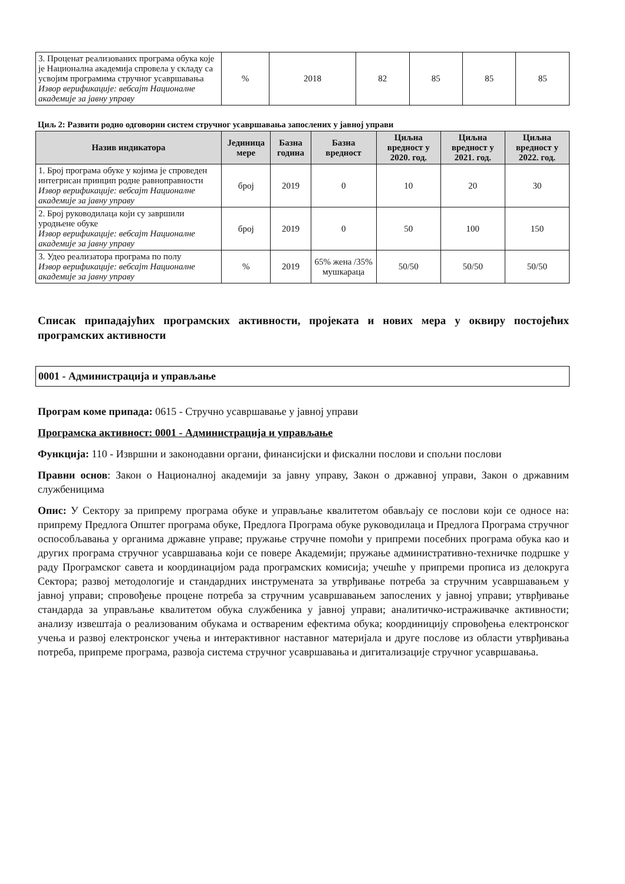| 3. Проценат реализованих програма обука које је Национална академија спровела у складу са усвојим програмима стручног усавршавања Извор верификације: вебсајт Националне академије за јавну управу | % | 2018 | 82 | 85 | 85 | 85 |
Циљ 2: Развити родно одговорни систем стручног усавршавања запослених у јавној управи
| Назив индикатора | Јединица мере | Базна година | Базна вредност | Циљна вредност у 2020. год. | Циљна вредност у 2021. год. | Циљна вредност у 2022. год. |
| --- | --- | --- | --- | --- | --- | --- |
| 1. Број програма обуке у којима је спроведен интегрисан принцип родне равноправности Извор верификације: вебсајт Националне академије за јавну управу | број | 2019 | 0 | 10 | 20 | 30 |
| 2. Број руководилаца који су завршили уродњене обуке Извор верификације: вебсајт Националне академије за јавну управу | број | 2019 | 0 | 50 | 100 | 150 |
| 3. Удео реализатора програма по полу Извор верификације: вебсајт Националне академије за јавну управу | % | 2019 | 65% жена /35% мушкараца | 50/50 | 50/50 | 50/50 |
Списак припадајућих програмских активности, пројеката и нових мера у оквиру постојећих програмских активности
0001 - Администрација и управљање
Програм коме припада: 0615 - Стручно усавршавање у јавној управи
Програмска активност: 0001 - Администрација и управљање
Функција: 110 - Извршни и законодавни органи, финансијски и фискални послови и спољни послови
Правни основ: Закон о Националној академији за јавну управу, Закон о државној управи, Закон о државним службеницима
Опис: У Сектору за припрему програма обуке и управљање квалитетом обављају се послови који се односе на: припрему Предлога Општег програма обуке, Предлога Програма обуке руководилаца и Предлога Програма стручног оспособљавања у органима државне управе; пружање стручне помоћи у припреми посебних програма обука као и других програма стручног усавршавања који се повере Академији; пружање административно-техничке подршке у раду Програмског савета и координацијом рада програмских комисија; учешће у припреми прописа из делокруга Сектора; развој методологије и стандардних инструмената за утврђивање потреба за стручним усавршавањем у јавној управи; спровођење процене потреба за стручним усавршавањем запослених у јавној управи; утврђивање стандарда за управљање квалитетом обука службеника у јавној управи; аналитичко-истраживачке активности; анализу извештаја о реализованим обукама и оствареним ефектима обука; координицију спровођења електронског учења и развој електронског учења и интерактивног наставног материјала и друге послове из области утврђивања потреба, припреме програма, развоја система стручног усавршавања и дигитализације стручног усавршавања.